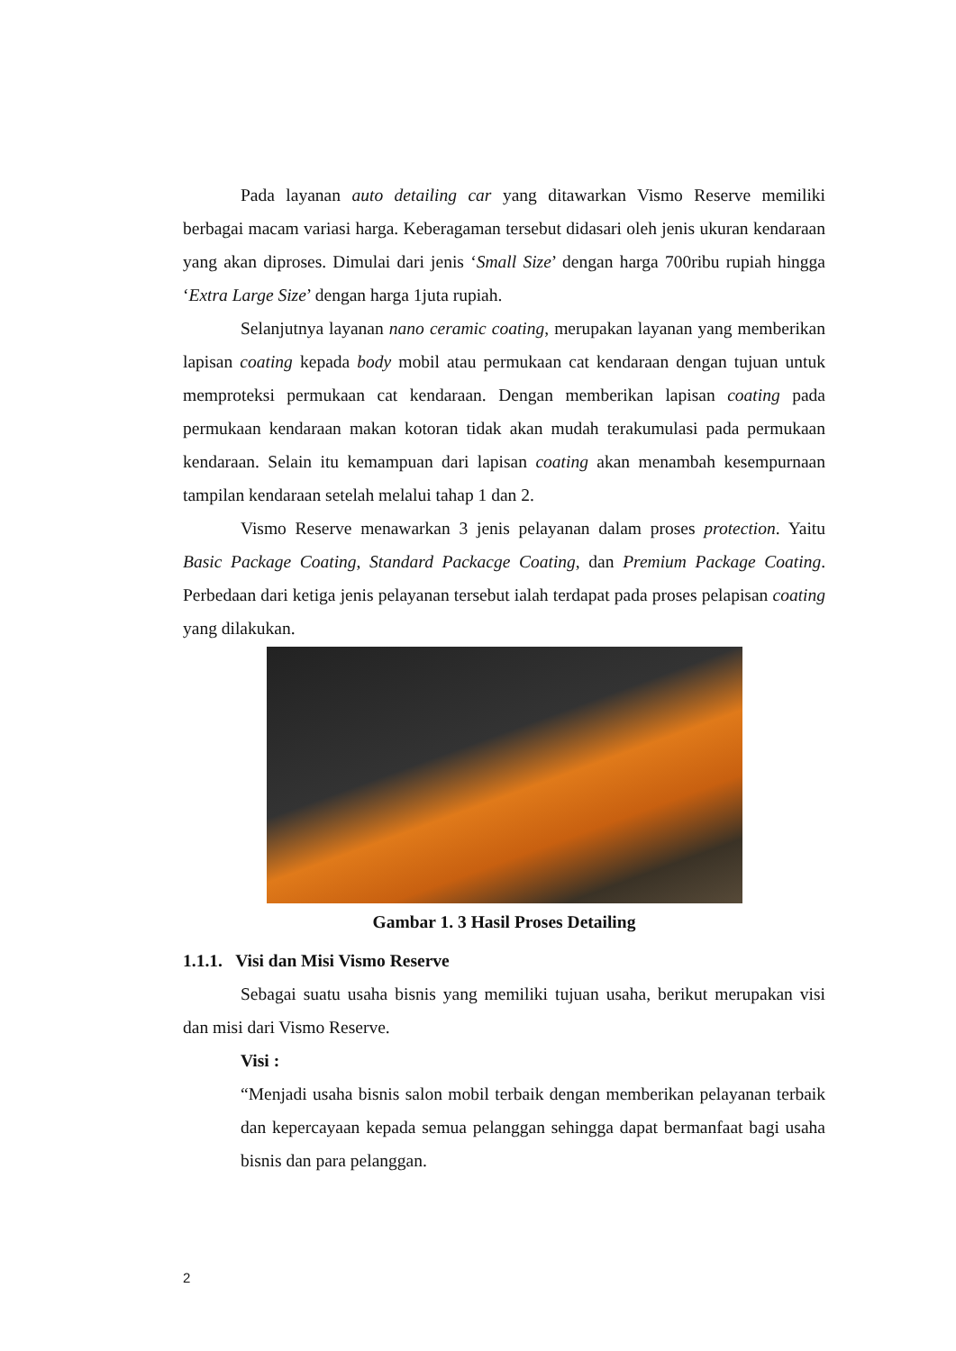Pada layanan auto detailing car yang ditawarkan Vismo Reserve memiliki berbagai macam variasi harga. Keberagaman tersebut didasari oleh jenis ukuran kendaraan yang akan diproses. Dimulai dari jenis ‘Small Size’ dengan harga 700ribu rupiah hingga ‘Extra Large Size’ dengan harga 1juta rupiah.
Selanjutnya layanan nano ceramic coating, merupakan layanan yang memberikan lapisan coating kepada body mobil atau permukaan cat kendaraan dengan tujuan untuk memproteksi permukaan cat kendaraan. Dengan memberikan lapisan coating pada permukaan kendaraan makan kotoran tidak akan mudah terakumulasi pada permukaan kendaraan. Selain itu kemampuan dari lapisan coating akan menambah kesempurnaan tampilan kendaraan setelah melalui tahap 1 dan 2.
Vismo Reserve menawarkan 3 jenis pelayanan dalam proses protection. Yaitu Basic Package Coating, Standard Packacge Coating, dan Premium Package Coating. Perbedaan dari ketiga jenis pelayanan tersebut ialah terdapat pada proses pelapisan coating yang dilakukan.
Gambar 1. 3 Hasil Proses Detailing
1.1.1. Visi dan Misi Vismo Reserve
Sebagai suatu usaha bisnis yang memiliki tujuan usaha, berikut merupakan visi dan misi dari Vismo Reserve.
Visi :
“Menjadi usaha bisnis salon mobil terbaik dengan memberikan pelayanan terbaik dan kepercayaan kepada semua pelanggan sehingga dapat bermanfaat bagi usaha bisnis dan para pelanggan.
2